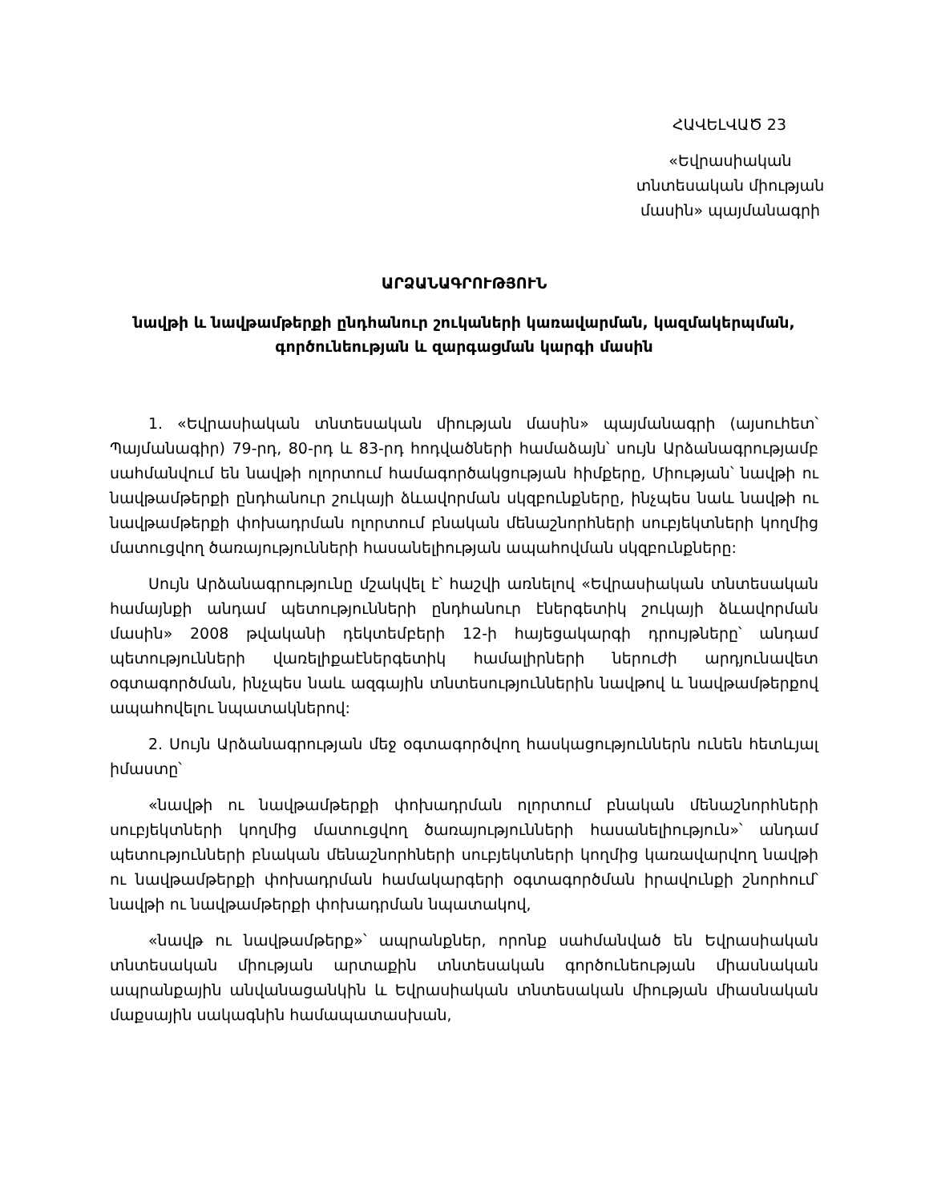ՀԱՎԵԼՎԱԾ 23
«Եվրասիական տնտեսական միության մասին» պայմանագրի
ԱՐՁԱՆԱԳՐՈՒԹՅՈՒՆ
նավթի և նավթամթերքի ընդհանուր շուկաների կառավարման, կազմակերպման, գործունեության և զարգացման կարգի մասին
1. «Եվրասիական տնտեսական միության մասին» պայմանագրի (այսուհետ՝ Պայմանագիր) 79-րդ, 80-րդ և 83-րդ հոդվածների համաձայն՝ սույն Արձանագրությամբ սահմանվում են նավթի ոլորտում համագործակցության հիմքերը, Միության՝ նավթի ու նավթամթերքի ընդհանուր շուկայի ձևավորման սկզբունքները, ինչպես նաև նավթի ու նավթամթերքի փոխադրման ոլորտում բնական մենաշնորհների սուբյեկտների կողմից մատուցվող ծառայությունների հասանելիության ապահովման սկզբունքները:
Սույն Արձանագրությունը մշակվել է՝ հաշվի առնելով «Եվրասիական տնտեսական համայնքի անդամ պետությունների ընդհանուր էներգետիկ շուկայի ձևավորման մասին» 2008 թվականի դեկտեմբերի 12-ի հայեցակարգի դրույթները՝ անդամ պետությունների վառելիքաէներգետիկ համալիրների ներուժի արդյունավետ օգտագործման, ինչպես նաև ազգային տնտեսություններին նավթով և նավթամթերքով ապահովելու նպատակներով:
2. Սույն Արձանագրության մեջ օգտագործվող հասկացություններն ունեն հետևյալ իմաստը՝
«նավթի ու նավթամթերքի փոխադրման ոլորտում բնական մենաշնորհների սուբյեկտների կողմից մատուցվող ծառայությունների հասանելիություն»՝ անդամ պետությունների բնական մենաշնորհների սուբյեկտների կողմից կառավարվող նավթի ու նավթամթերքի փոխադրման համակարգերի օգտագործման իրավունքի շնորհում՝ նավթի ու նավթամթերքի փոխադրման նպատակով,
«նավթ ու նավթամթերք»՝ ապրանքներ, որոնք սահմանված են Եվրասիական տնտեսական միության արտաքին տնտեսական գործունեության միասնական ապրանքային անվանացանկին և Եվրասիական տնտեսական միության միասնական մաքսային սակագնին համապատասխան,